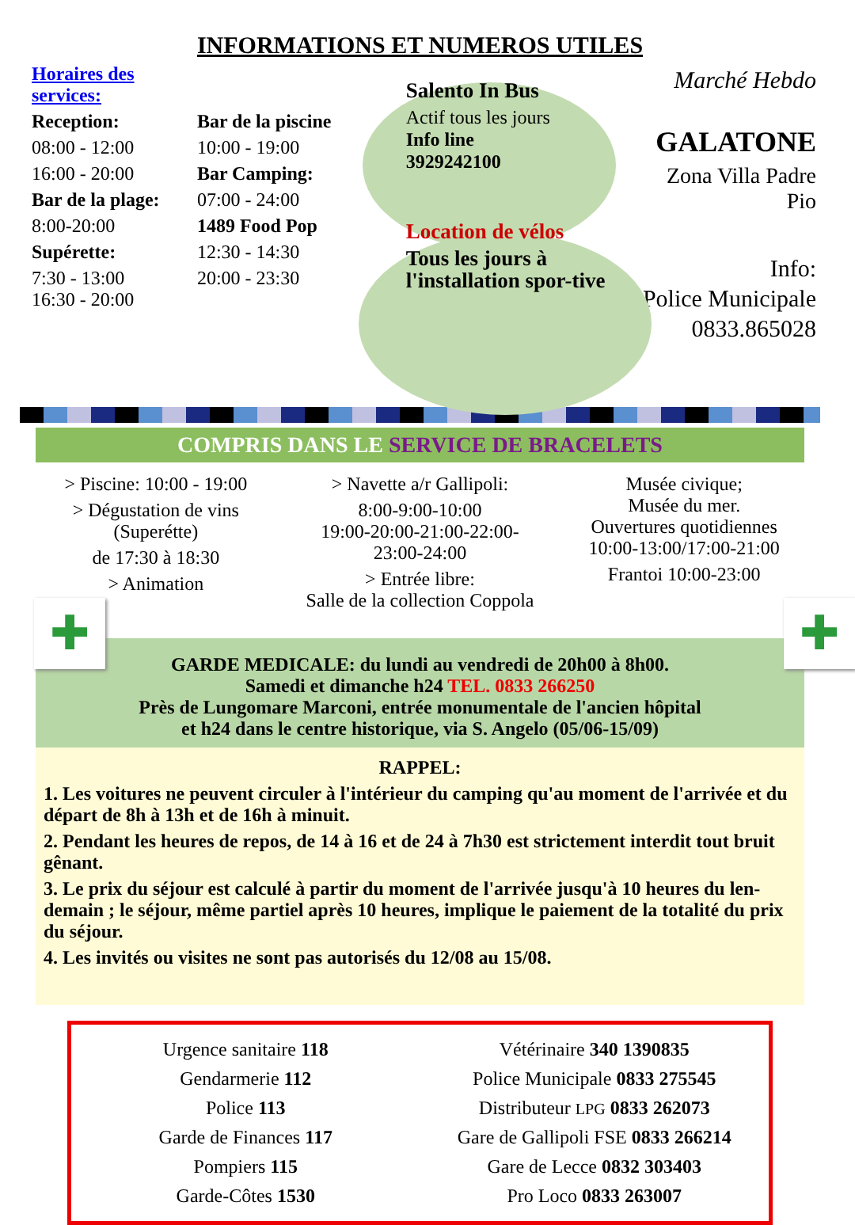INFORMATIONS ET NUMEROS UTILES
Horaires des services:
Reception:
08:00 - 12:00
16:00 - 20:00
Bar de la plage:
8:00-20:00
Supérette:
7:30 - 13:00
16:30 - 20:00
Bar de la piscine
10:00 - 19:00
Bar Camping:
07:00 - 24:00
1489 Food Pop
12:30 - 14:30
20:00 - 23:30
Salento In Bus
Actif tous les jours
Info line
3929242100
Location de vélos
Tous les jours à l'installation spor-tive
Marché Hebdo
GALATONE
Zona Villa Padre Pio
Info:
Police Municipale
0833.865028
COMPRIS DANS LE SERVICE DE BRACELETS
> Piscine: 10:00 - 19:00
> Dégustation de vins
(Superétte)
de 17:30 à 18:30
> Animation
> Navette a/r Gallipoli:
8:00-9:00-10:00
19:00-20:00-21:00-22:00-
23:00-24:00
> Entrée libre:
Salle de la collection Coppola
Musée civique;
Musée du mer.
Ouvertures quotidiennes
10:00-13:00/17:00-21:00
Frantoi 10:00-23:00
✚ ✚
GARDE MEDICALE: du lundi au vendredi de 20h00 à 8h00.
Samedi et dimanche h24 TEL. 0833 266250
Près de Lungomare Marconi, entrée monumentale de l'ancien hôpital
et h24 dans le centre historique, via S. Angelo (05/06-15/09)
RAPPEL:
1. Les voitures ne peuvent circuler à l'intérieur du camping qu'au moment de l'arrivée et du départ de 8h à 13h et de 16h à minuit.
2. Pendant les heures de repos, de 14 à 16 et de 24 à 7h30 est strictement interdit tout bruit gênant.
3. Le prix du séjour est calculé à partir du moment de l'arrivée jusqu'à 10 heures du len-demain ; le séjour, même partiel après 10 heures, implique le paiement de la totalité du prix du séjour.
4. Les invités ou visites ne sont pas autorisés du 12/08 au 15/08.
Urgence sanitaire 118
Gendarmerie 112
Police 113
Garde de Finances 117
Pompiers 115
Garde-Côtes 1530
Vétérinaire 340 1390835
Police Municipale 0833 275545
Distributeur LPG 0833 262073
Gare de Gallipoli FSE 0833 266214
Gare de Lecce 0832 303403
Pro Loco 0833 263007